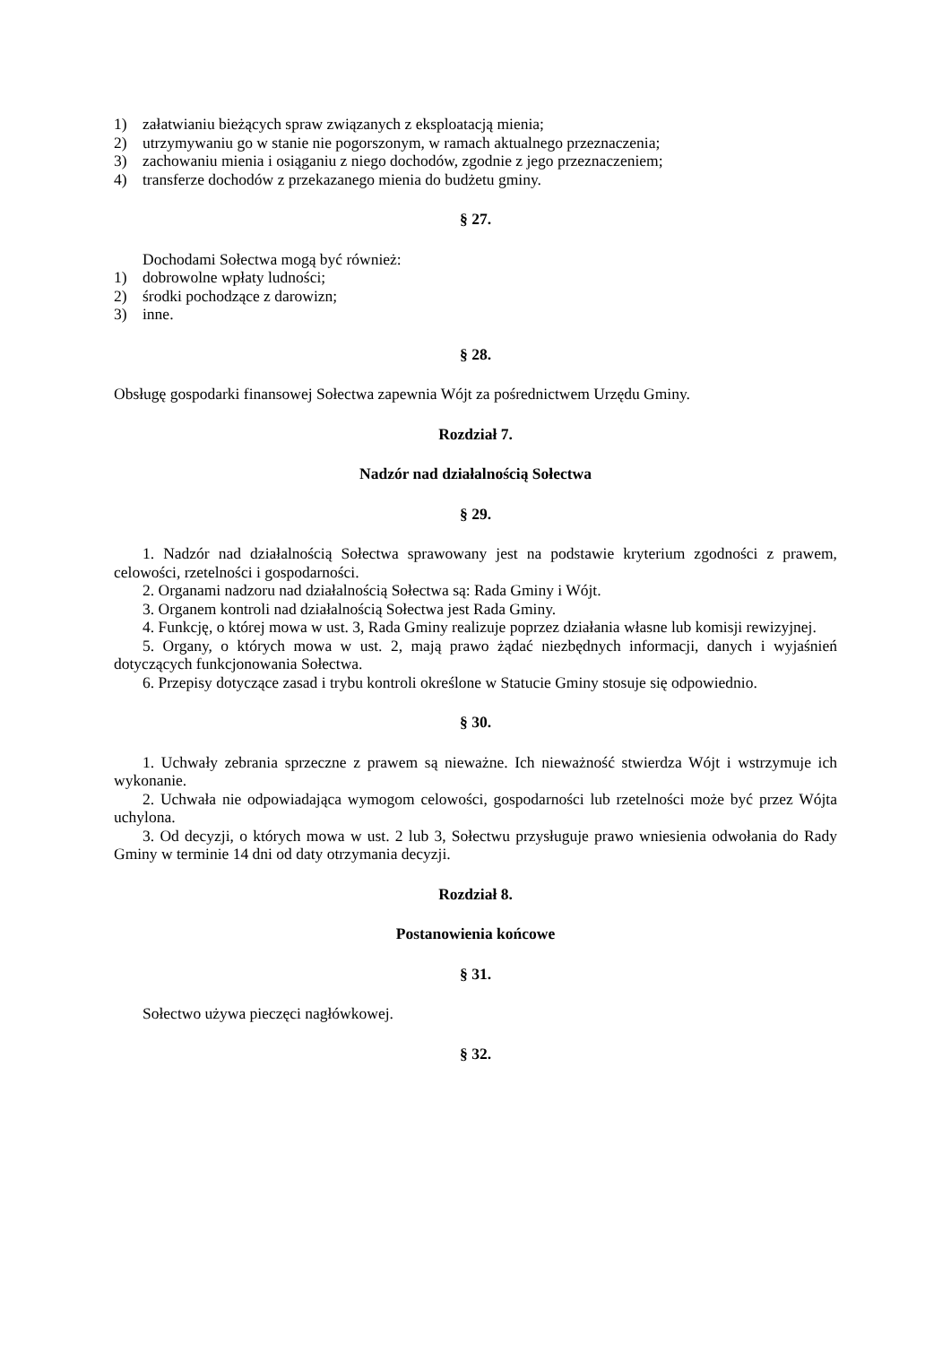1) załatwianiu bieżących spraw związanych z eksploatacją mienia;
2) utrzymywaniu go w stanie nie pogorszonym, w ramach aktualnego przeznaczenia;
3) zachowaniu mienia i osiąganiu z niego dochodów, zgodnie z jego przeznaczeniem;
4) transferze dochodów z przekazanego mienia do budżetu gminy.
§ 27.
Dochodami Sołectwa mogą być również:
1) dobrowolne wpłaty ludności;
2) środki pochodzące z darowizn;
3) inne.
§ 28.
Obsługę gospodarki finansowej Sołectwa zapewnia Wójt za pośrednictwem Urzędu Gminy.
Rozdział 7.
Nadzór nad działalnością Sołectwa
§ 29.
1. Nadzór nad działalnością Sołectwa sprawowany jest na podstawie kryterium zgodności z prawem, celowości, rzetelności i gospodarności.
2. Organami nadzoru nad działalnością Sołectwa są: Rada Gminy i Wójt.
3. Organem kontroli nad działalnością Sołectwa jest Rada Gminy.
4. Funkcję, o której mowa w ust. 3, Rada Gminy realizuje poprzez działania własne lub komisji rewizyjnej.
5. Organy, o których mowa w ust. 2, mają prawo żądać niezbędnych informacji, danych i wyjaśnień dotyczących funkcjonowania Sołectwa.
6. Przepisy dotyczące zasad i trybu kontroli określone w Statucie Gminy stosuje się odpowiednio.
§ 30.
1. Uchwały zebrania sprzeczne z prawem są nieważne. Ich nieważność stwierdza Wójt i wstrzymuje ich wykonanie.
2. Uchwała nie odpowiadająca wymogom celowości, gospodarności lub rzetelności może być przez Wójta uchylona.
3. Od decyzji, o których mowa w ust. 2 lub 3, Sołectwu przysługuje prawo wniesienia odwołania do Rady Gminy w terminie 14 dni od daty otrzymania decyzji.
Rozdział 8.
Postanowienia końcowe
§ 31.
Sołectwo używa pieczęci nagłówkowej.
§ 32.